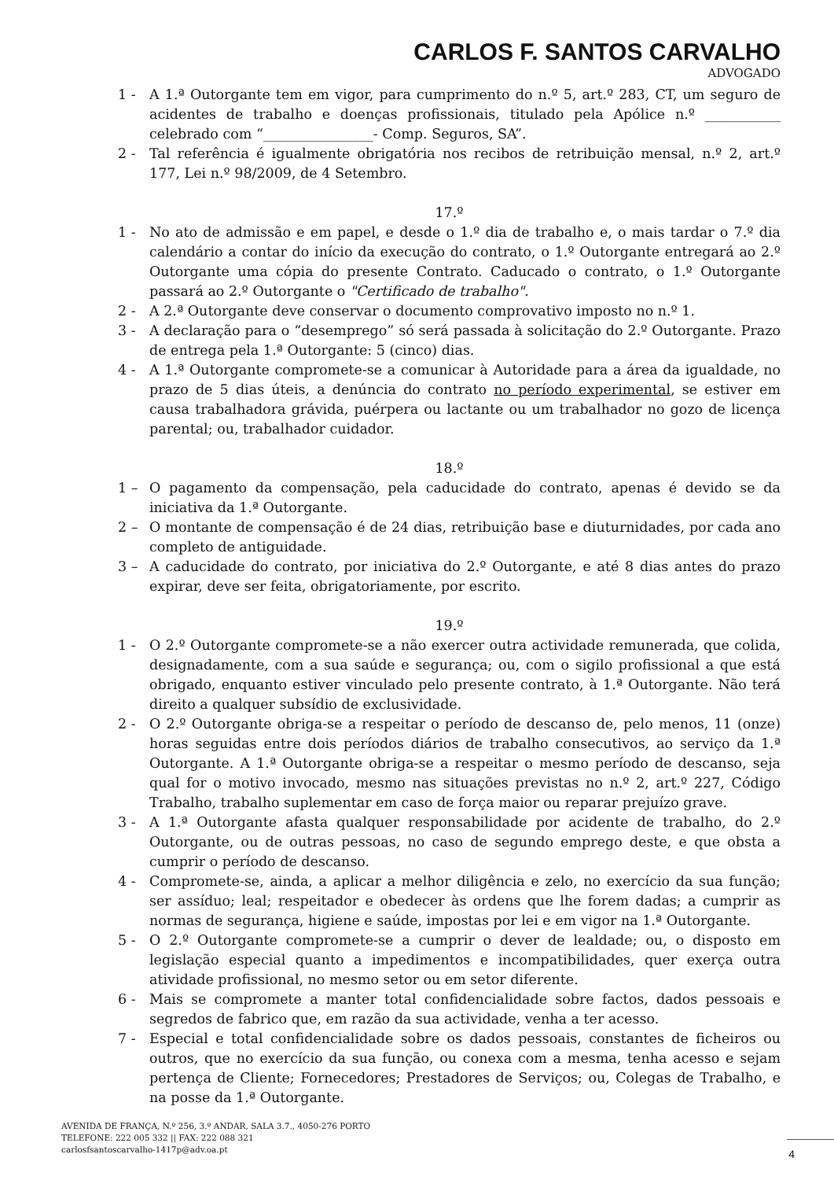CARLOS F. SANTOS CARVALHO
ADVOGADO
1 - A 1.ª Outorgante tem em vigor, para cumprimento do n.º 5, art.º 283, CT, um seguro de acidentes de trabalho e doenças profissionais, titulado pela Apólice n.º ___________ celebrado com “________________- Comp. Seguros, SA”.
2 - Tal referência é igualmente obrigatória nos recibos de retribuição mensal, n.º 2, art.º 177, Lei n.º 98/2009, de 4 Setembro.
17.º
1 - No ato de admissão e em papel, e desde o 1.º dia de trabalho e, o mais tardar o 7.º dia calendário a contar do início da execução do contrato, o 1.º Outorgante entregará ao 2.º Outorgante uma cópia do presente Contrato. Caducado o contrato, o 1.º Outorgante passará ao 2.º Outorgante o "Certificado de trabalho".
2 - A 2.ª Outorgante deve conservar o documento comprovativo imposto no n.º 1.
3 - A declaração para o “desemprego” só será passada à solicitação do 2.º Outorgante. Prazo de entrega pela 1.ª Outorgante: 5 (cinco) dias.
4 - A 1.ª Outorgante compromete-se a comunicar à Autoridade para a área da igualdade, no prazo de 5 dias úteis, a denúncia do contrato no período experimental, se estiver em causa trabalhadora grávida, puérpera ou lactante ou um trabalhador no gozo de licença parental; ou, trabalhador cuidador.
18.º
1 – O pagamento da compensação, pela caducidade do contrato, apenas é devido se da iniciativa da 1.ª Outorgante.
2 – O montante de compensação é de 24 dias, retribuição base e diuturnidades, por cada ano completo de antiguidade.
3 – A caducidade do contrato, por iniciativa do 2.º Outorgante, e até 8 dias antes do prazo expirar, deve ser feita, obrigatoriamente, por escrito.
19.º
1 - O 2.º Outorgante compromete-se a não exercer outra actividade remunerada, que colida, designadamente, com a sua saúde e segurança; ou, com o sigilo profissional a que está obrigado, enquanto estiver vinculado pelo presente contrato, à 1.ª Outorgante. Não terá direito a qualquer subsídio de exclusividade.
2 - O 2.º Outorgante obriga-se a respeitar o período de descanso de, pelo menos, 11 (onze) horas seguidas entre dois períodos diários de trabalho consecutivos, ao serviço da 1.ª Outorgante. A 1.ª Outorgante obriga-se a respeitar o mesmo período de descanso, seja qual for o motivo invocado, mesmo nas situações previstas no n.º 2, art.º 227, Código Trabalho, trabalho suplementar em caso de força maior ou reparar prejuízo grave.
3 - A 1.ª Outorgante afasta qualquer responsabilidade por acidente de trabalho, do 2.º Outorgante, ou de outras pessoas, no caso de segundo emprego deste, e que obsta a cumprir o período de descanso.
4 - Compromete-se, ainda, a aplicar a melhor diligência e zelo, no exercício da sua função; ser assíduo; leal; respeitador e obedecer às ordens que lhe forem dadas; a cumprir as normas de segurança, higiene e saúde, impostas por lei e em vigor na 1.ª Outorgante.
5 - O 2.º Outorgante compromete-se a cumprir o dever de lealdade; ou, o disposto em legislação especial quanto a impedimentos e incompatibilidades, quer exerça outra atividade profissional, no mesmo setor ou em setor diferente.
6 - Mais se compromete a manter total confidencialidade sobre factos, dados pessoais e segredos de fabrico que, em razão da sua actividade, venha a ter acesso.
7 - Especial e total confidencialidade sobre os dados pessoais, constantes de ficheiros ou outros, que no exercício da sua função, ou conexa com a mesma, tenha acesso e sejam pertença de Cliente; Fornecedores; Prestadores de Serviços; ou, Colegas de Trabalho, e na posse da 1.ª Outorgante.
AVENIDA DE FRANÇA, N.º 256, 3.º ANDAR, SALA 3.7., 4050-276 PORTO
TELEFONE: 222 005 332 || FAX: 222 088 321
carlosfsantoscarvalho-1417p@adv.oa.pt
4